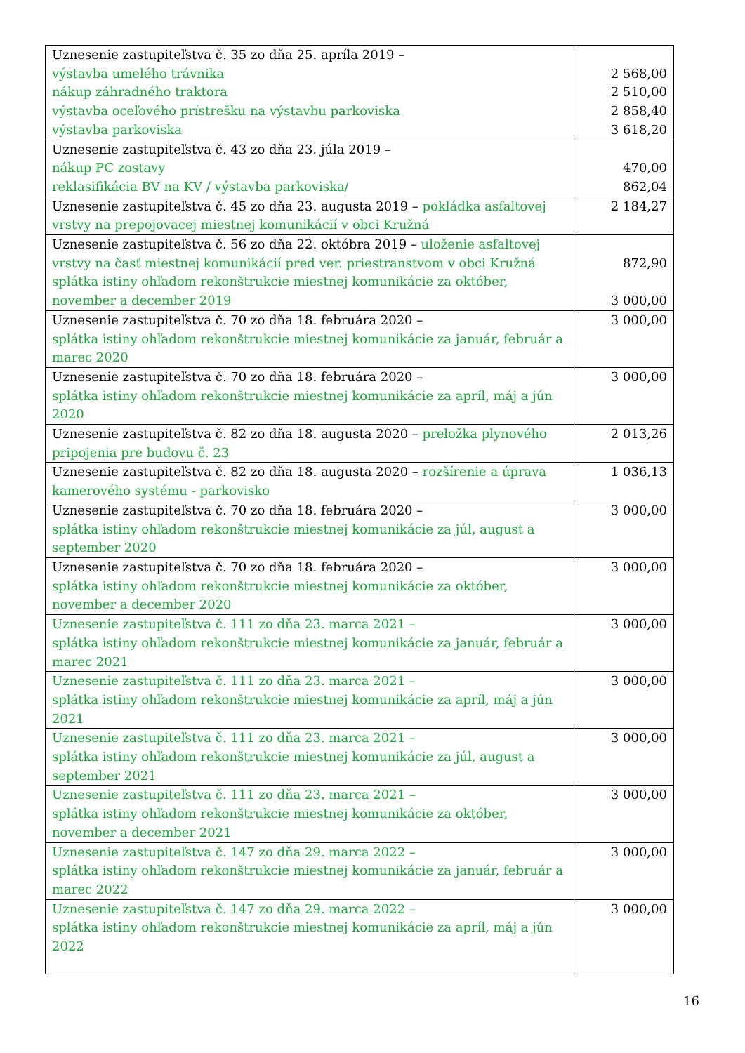| Uznesenie zastupiteľstva č. 35 zo dňa 25. apríla 2019 – výstavba umelého trávnika nákup záhradného traktora výstavba oceľového prístrešku na výstavbu parkoviska výstavba parkoviska | 2 568,00 2 510,00 2 858,40 3 618,20 |
| Uznesenie zastupiteľstva č. 43 zo dňa 23. júla 2019 – nákup PC zostavy reklasifikácia BV na KV / výstavba parkoviska/ | 470,00 862,04 |
| Uznesenie zastupiteľstva č. 45 zo dňa 23. augusta 2019 – pokládka asfaltovej vrstvy na prepojovacej miestnej komunikácií v obci Kružná | 2 184,27 |
| Uznesenie zastupiteľstva č. 56 zo dňa 22. októbra 2019 – uloženie asfaltovej vrstvy na časť miestnej komunikácií pred ver. priestranstvom v obci Kružná splátka istiny ohľadom rekonštrukcie miestnej komunikácie za október, november a december 2019 | 872,90 3 000,00 |
| Uznesenie zastupiteľstva č. 70 zo dňa 18. februára 2020 – splátka istiny ohľadom rekonštrukcie miestnej komunikácie za január, február a marec 2020 | 3 000,00 |
| Uznesenie zastupiteľstva č. 70 zo dňa 18. februára 2020 – splátka istiny ohľadom rekonštrukcie miestnej komunikácie za apríl, máj a jún 2020 | 3 000,00 |
| Uznesenie zastupiteľstva č. 82 zo dňa 18. augusta 2020 – preložka plynového pripojenia pre budovu č. 23 | 2 013,26 |
| Uznesenie zastupiteľstva č. 82 zo dňa 18. augusta 2020 – rozšírenie a úprava kamerového systému - parkovisko | 1 036,13 |
| Uznesenie zastupiteľstva č. 70 zo dňa 18. februára 2020 – splátka istiny ohľadom rekonštrukcie miestnej komunikácie za júl, august a september 2020 | 3 000,00 |
| Uznesenie zastupiteľstva č. 70 zo dňa 18. februára 2020 – splátka istiny ohľadom rekonštrukcie miestnej komunikácie za október, november a december 2020 | 3 000,00 |
| Uznesenie zastupiteľstva č. 111 zo dňa 23. marca 2021 – splátka istiny ohľadom rekonštrukcie miestnej komunikácie za január, február a marec 2021 | 3 000,00 |
| Uznesenie zastupiteľstva č. 111 zo dňa 23. marca 2021 – splátka istiny ohľadom rekonštrukcie miestnej komunikácie za apríl, máj a jún 2021 | 3 000,00 |
| Uznesenie zastupiteľstva č. 111 zo dňa 23. marca 2021 – splátka istiny ohľadom rekonštrukcie miestnej komunikácie za júl, august a september 2021 | 3 000,00 |
| Uznesenie zastupiteľstva č. 111 zo dňa 23. marca 2021 – splátka istiny ohľadom rekonštrukcie miestnej komunikácie za október, november a december 2021 | 3 000,00 |
| Uznesenie zastupiteľstva č. 147 zo dňa 29. marca 2022 – splátka istiny ohľadom rekonštrukcie miestnej komunikácie za január, február a marec 2022 | 3 000,00 |
| Uznesenie zastupiteľstva č. 147 zo dňa 29. marca 2022 – splátka istiny ohľadom rekonštrukcie miestnej komunikácie za apríl, máj a jún 2022 | 3 000,00 |
16